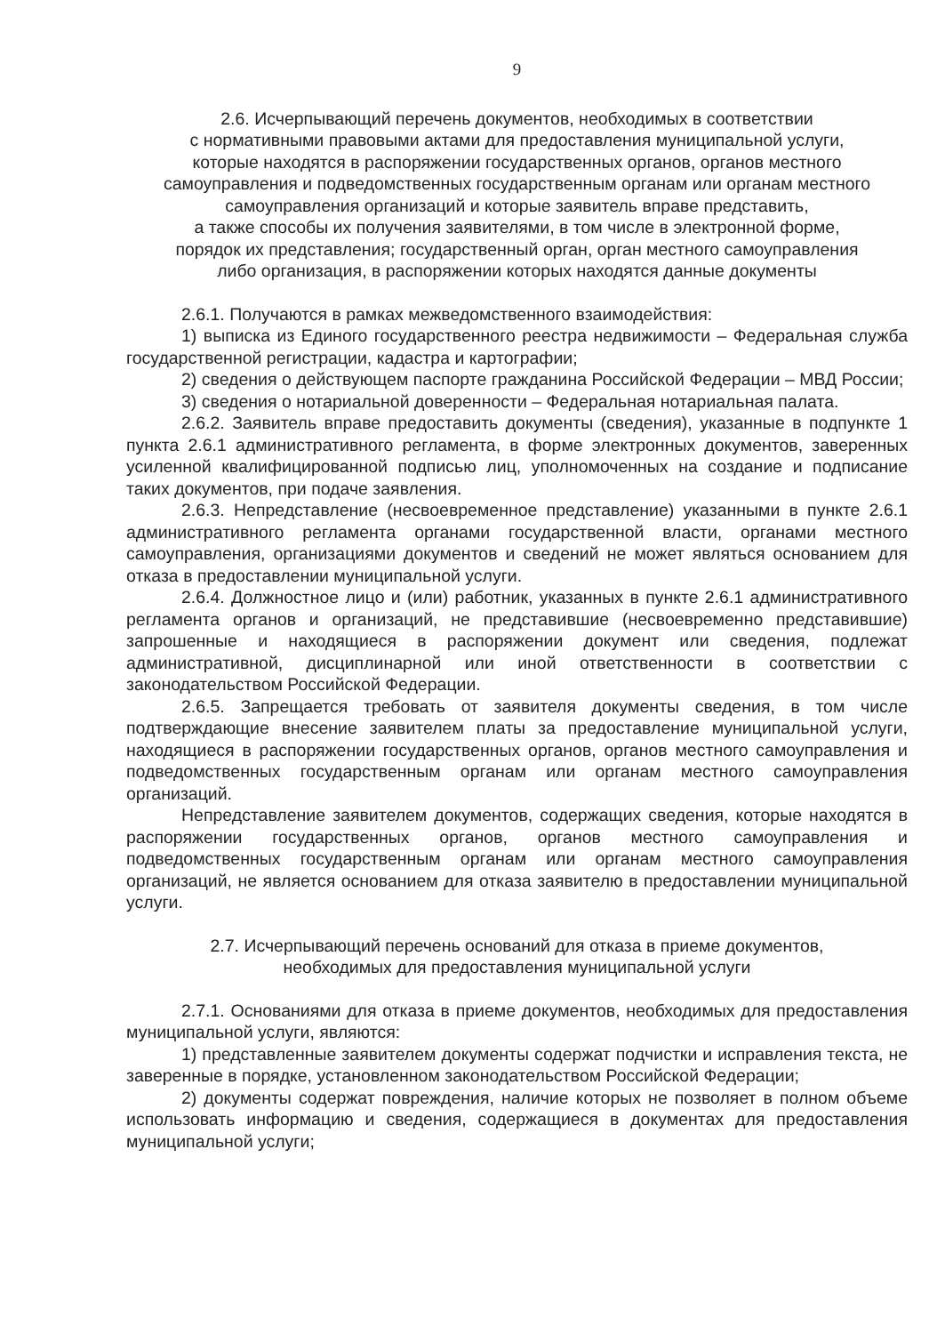9
2.6. Исчерпывающий перечень документов, необходимых в соответствии
с нормативными правовыми актами для предоставления муниципальной услуги,
которые находятся в распоряжении государственных органов, органов местного
самоуправления и подведомственных государственным органам или органам местного
самоуправления организаций и которые заявитель вправе представить,
а также способы их получения заявителями, в том числе в электронной форме,
порядок их представления; государственный орган, орган местного самоуправления
либо организация, в распоряжении которых находятся данные документы
2.6.1. Получаются в рамках межведомственного взаимодействия:
1) выписка из Единого государственного реестра недвижимости – Федеральная служба государственной регистрации, кадастра и картографии;
2) сведения о действующем паспорте гражданина Российской Федерации – МВД России;
3) сведения о нотариальной доверенности – Федеральная нотариальная палата.
2.6.2. Заявитель вправе предоставить документы (сведения), указанные в подпункте 1 пункта 2.6.1 административного регламента, в форме электронных документов, заверенных усиленной квалифицированной подписью лиц, уполномоченных на создание и подписание таких документов, при подаче заявления.
2.6.3. Непредставление (несвоевременное представление) указанными в пункте 2.6.1 административного регламента органами государственной власти, органами местного самоуправления, организациями документов и сведений не может являться основанием для отказа в предоставлении муниципальной услуги.
2.6.4. Должностное лицо и (или) работник, указанных в пункте 2.6.1 административного регламента органов и организаций, не представившие (несвоевременно представившие) запрошенные и находящиеся в распоряжении документ или сведения, подлежат административной, дисциплинарной или иной ответственности в соответствии с законодательством Российской Федерации.
2.6.5. Запрещается требовать от заявителя документы сведения, в том числе подтверждающие внесение заявителем платы за предоставление муниципальной услуги, находящиеся в распоряжении государственных органов, органов местного самоуправления и подведомственных государственным органам или органам местного самоуправления организаций.
Непредставление заявителем документов, содержащих сведения, которые находятся в распоряжении государственных органов, органов местного самоуправления и подведомственных государственным органам или органам местного самоуправления организаций, не является основанием для отказа заявителю в предоставлении муниципальной услуги.
2.7. Исчерпывающий перечень оснований для отказа в приеме документов,
необходимых для предоставления муниципальной услуги
2.7.1. Основаниями для отказа в приеме документов, необходимых для предоставления муниципальной услуги, являются:
1) представленные заявителем документы содержат подчистки и исправления текста, не заверенные в порядке, установленном законодательством Российской Федерации;
2) документы содержат повреждения, наличие которых не позволяет в полном объеме использовать информацию и сведения, содержащиеся в документах для предоставления муниципальной услуги;